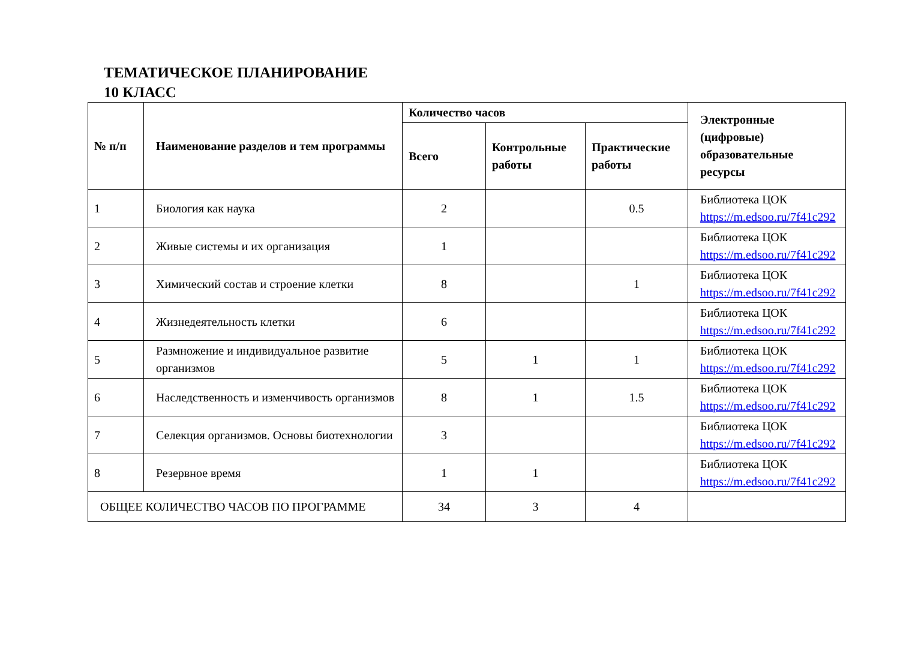ТЕМАТИЧЕСКОЕ ПЛАНИРОВАНИЕ
10 КЛАСС
| № п/п | Наименование разделов и тем программы | Количество часов | | | Электронные (цифровые) образовательные ресурсы |
| --- | --- | --- | --- | --- | --- |
| | | Всего | Контрольные работы | Практические работы | |
| 1 | Биология как наука | 2 | | 0.5 | Библиотека ЦОК https://m.edsoo.ru/7f41c292 |
| 2 | Живые системы и их организация | 1 | | | Библиотека ЦОК https://m.edsoo.ru/7f41c292 |
| 3 | Химический состав и строение клетки | 8 | | 1 | Библиотека ЦОК https://m.edsoo.ru/7f41c292 |
| 4 | Жизнедеятельность клетки | 6 | | | Библиотека ЦОК https://m.edsoo.ru/7f41c292 |
| 5 | Размножение и индивидуальное развитие организмов | 5 | 1 | 1 | Библиотека ЦОК https://m.edsoo.ru/7f41c292 |
| 6 | Наследственность и изменчивость организмов | 8 | 1 | 1.5 | Библиотека ЦОК https://m.edsoo.ru/7f41c292 |
| 7 | Селекция организмов. Основы биотехнологии | 3 | | | Библиотека ЦОК https://m.edsoo.ru/7f41c292 |
| 8 | Резервное время | 1 | 1 | | Библиотека ЦОК https://m.edsoo.ru/7f41c292 |
| ОБЩЕЕ КОЛИЧЕСТВО ЧАСОВ ПО ПРОГРАММЕ | | 34 | 3 | 4 | |